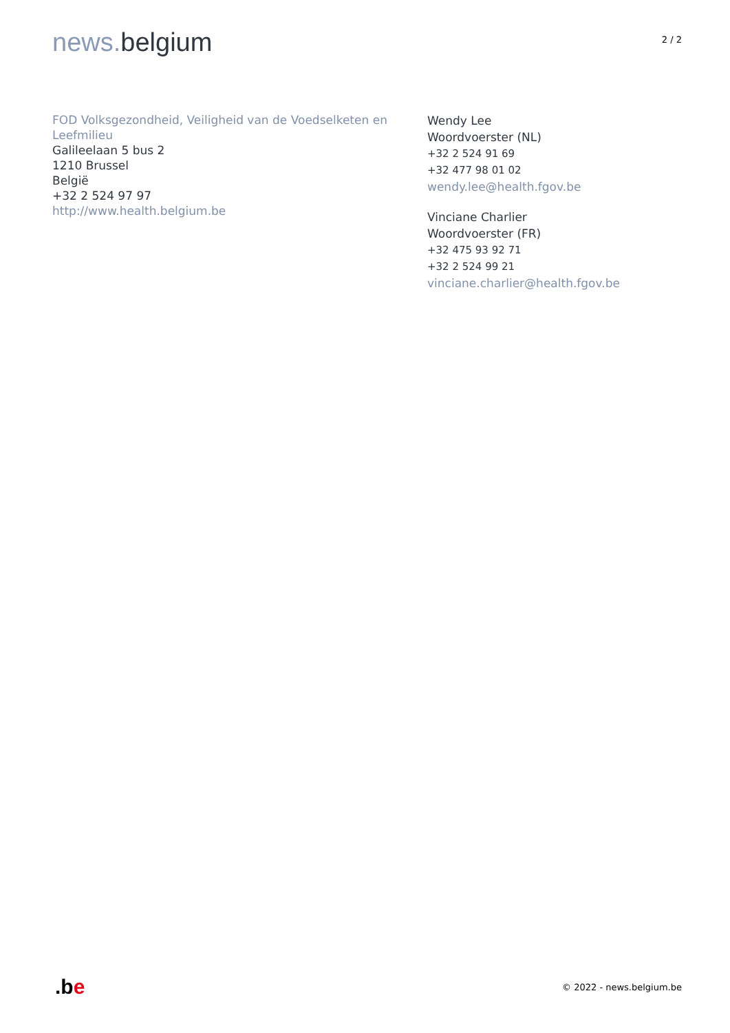news. belgium
2 / 2
FOD Volksgezondheid, Veiligheid van de Voedselketen en Leefmilieu
Galileelaan 5 bus 2
1210 Brussel
België
+32 2 524 97 97
http://www.health.belgium.be
Wendy Lee
Woordvoerster (NL)
+32 2 524 91 69
+32 477 98 01 02
wendy.lee@health.fgov.be
Vinciane Charlier
Woordvoerster (FR)
+32 475 93 92 71
+32 2 524 99 21
vinciane.charlier@health.fgov.be
.be
© 2022 - news.belgium.be